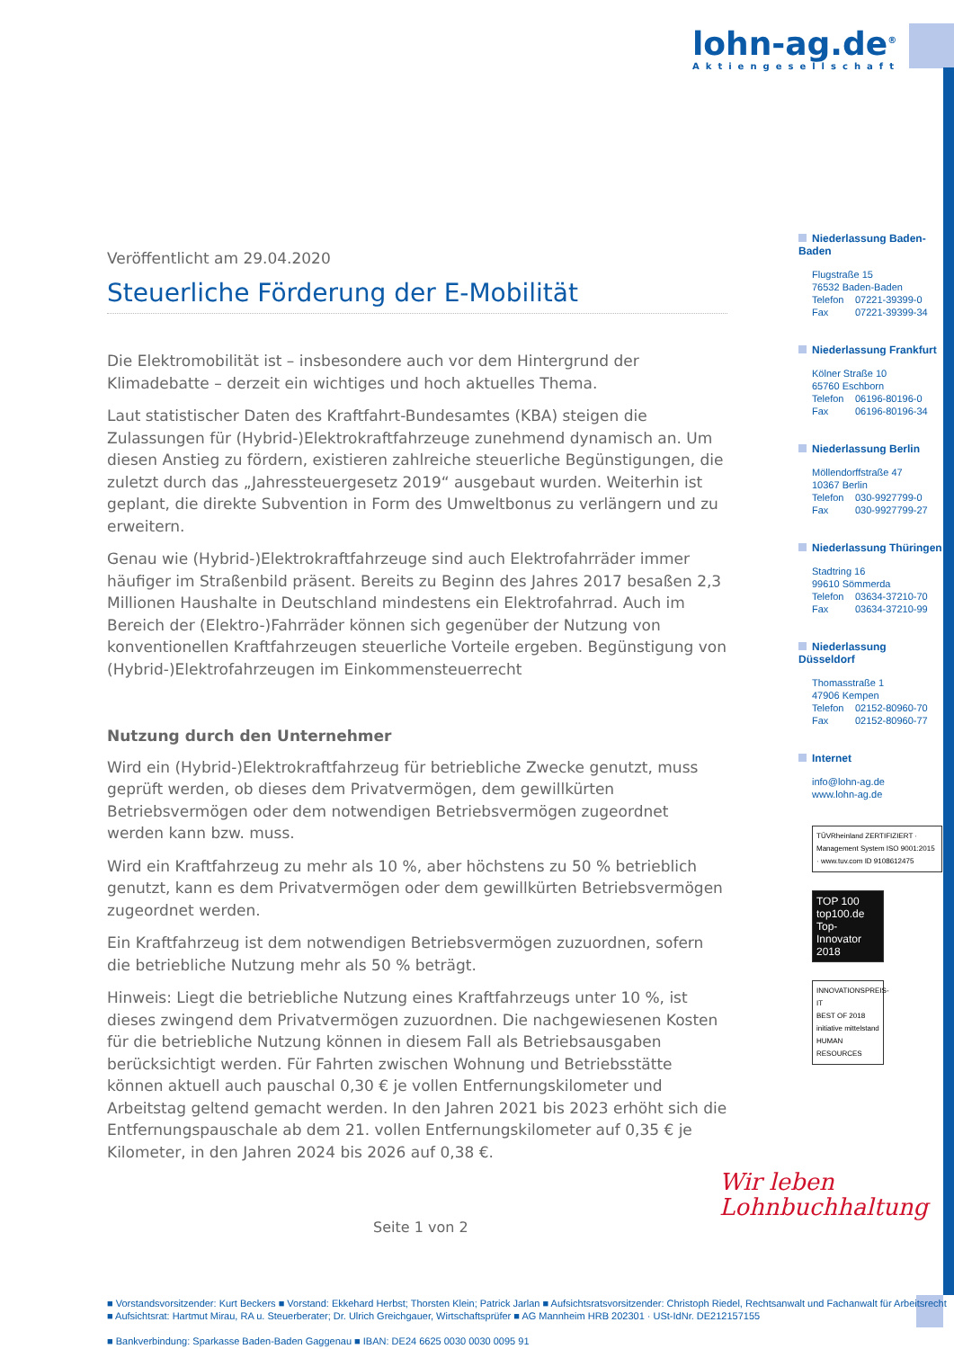lohn-ag.de<sup>®</sup>
Aktiengesellschaft
Veröffentlicht am 29.04.2020
Steuerliche Förderung der E-Mobilität
Die Elektromobilität ist – insbesondere auch vor dem Hintergrund der Klimadebatte – derzeit ein wichtiges und hoch aktuelles Thema.
Laut statistischer Daten des Kraftfahrt-Bundesamtes (KBA) steigen die Zulassungen für (Hybrid-)Elektrokraftfahrzeuge zunehmend dynamisch an. Um diesen Anstieg zu fördern, existieren zahlreiche steuerliche Begünstigungen, die zuletzt durch das „Jahressteuergesetz 2019“ ausgebaut wurden. Weiterhin ist geplant, die direkte Subvention in Form des Umweltbonus zu verlängern und zu erweitern.
Genau wie (Hybrid-)Elektrokraftfahrzeuge sind auch Elektrofahrräder immer häufiger im Straßenbild präsent. Bereits zu Beginn des Jahres 2017 besaßen 2,3 Millionen Haushalte in Deutschland mindestens ein Elektrofahrrad. Auch im Bereich der (Elektro-)Fahrräder können sich gegenüber der Nutzung von konventionellen Kraftfahrzeugen steuerliche Vorteile ergeben. Begünstigung von (Hybrid-)Elektrofahrzeugen im Einkommensteuerrecht
Nutzung durch den Unternehmer
Wird ein (Hybrid-)Elektrokraftfahrzeug für betriebliche Zwecke genutzt, muss geprüft werden, ob dieses dem Privatvermögen, dem gewillkürten Betriebsvermögen oder dem notwendigen Betriebsvermögen zugeordnet werden kann bzw. muss.
Wird ein Kraftfahrzeug zu mehr als 10 %, aber höchstens zu 50 % betrieblich genutzt, kann es dem Privatvermögen oder dem gewillkürten Betriebsvermögen zugeordnet werden.
Ein Kraftfahrzeug ist dem notwendigen Betriebsvermögen zuzuordnen, sofern die betriebliche Nutzung mehr als 50 % beträgt.
Hinweis: Liegt die betriebliche Nutzung eines Kraftfahrzeugs unter 10 %, ist dieses zwingend dem Privatvermögen zuzuordnen. Die nachgewiesenen Kosten für die betriebliche Nutzung können in diesem Fall als Betriebsausgaben berücksichtigt werden. Für Fahrten zwischen Wohnung und Betriebsstätte können aktuell auch pauschal 0,30 € je vollen Entfernungskilometer und Arbeitstag geltend gemacht werden. In den Jahren 2021 bis 2023 erhöht sich die Entfernungspauschale ab dem 21. vollen Entfernungskilometer auf 0,35 € je Kilometer, in den Jahren 2024 bis 2026 auf 0,38 €.
Niederlassung Baden-Baden
Flugstraße 15
76532 Baden-Baden
Telefon 07221-39399-0
Fax 07221-39399-34
Niederlassung Frankfurt
Kölner Straße 10
65760 Eschborn
Telefon 06196-80196-0
Fax 06196-80196-34
Niederlassung Berlin
Möllendorffstraße 47
10367 Berlin
Telefon 030-9927799-0
Fax 030-9927799-27
Niederlassung Thüringen
Stadtring 16
99610 Sömmerda
Telefon 03634-37210-70
Fax 03634-37210-99
Niederlassung Düsseldorf
Thomasstraße 1
47906 Kempen
Telefon 02152-80960-70
Fax 02152-80960-77
Internet
info@lohn-ag.de
www.lohn-ag.de
TÜVRheinland ZERTIFIZIERT · Management System ISO 9001:2015 · www.tuv.com ID 9108612475
TOP 100
top100.de
Top-Innovator 2018
INNOVATIONSPREIS-IT
BEST OF 2018
initiative mittelstand
HUMAN RESOURCES
Seite 1 von 2
Wir leben
Lohnbuchhaltung
■ Vorstandsvorsitzender: Kurt Beckers ■ Vorstand: Ekkehard Herbst; Thorsten Klein; Patrick Jarlan ■ Aufsichtsratsvorsitzender: Christoph Riedel, Rechtsanwalt und Fachanwalt für Arbeitsrecht
■ Aufsichtsrat: Hartmut Mirau, RA u. Steuerberater; Dr. Ulrich Greichgauer, Wirtschaftsprüfer ■ AG Mannheim HRB 202301 · USt-IdNr. DE212157155
■ Bankverbindung: Sparkasse Baden-Baden Gaggenau ■ IBAN: DE24 6625 0030 0030 0095 91